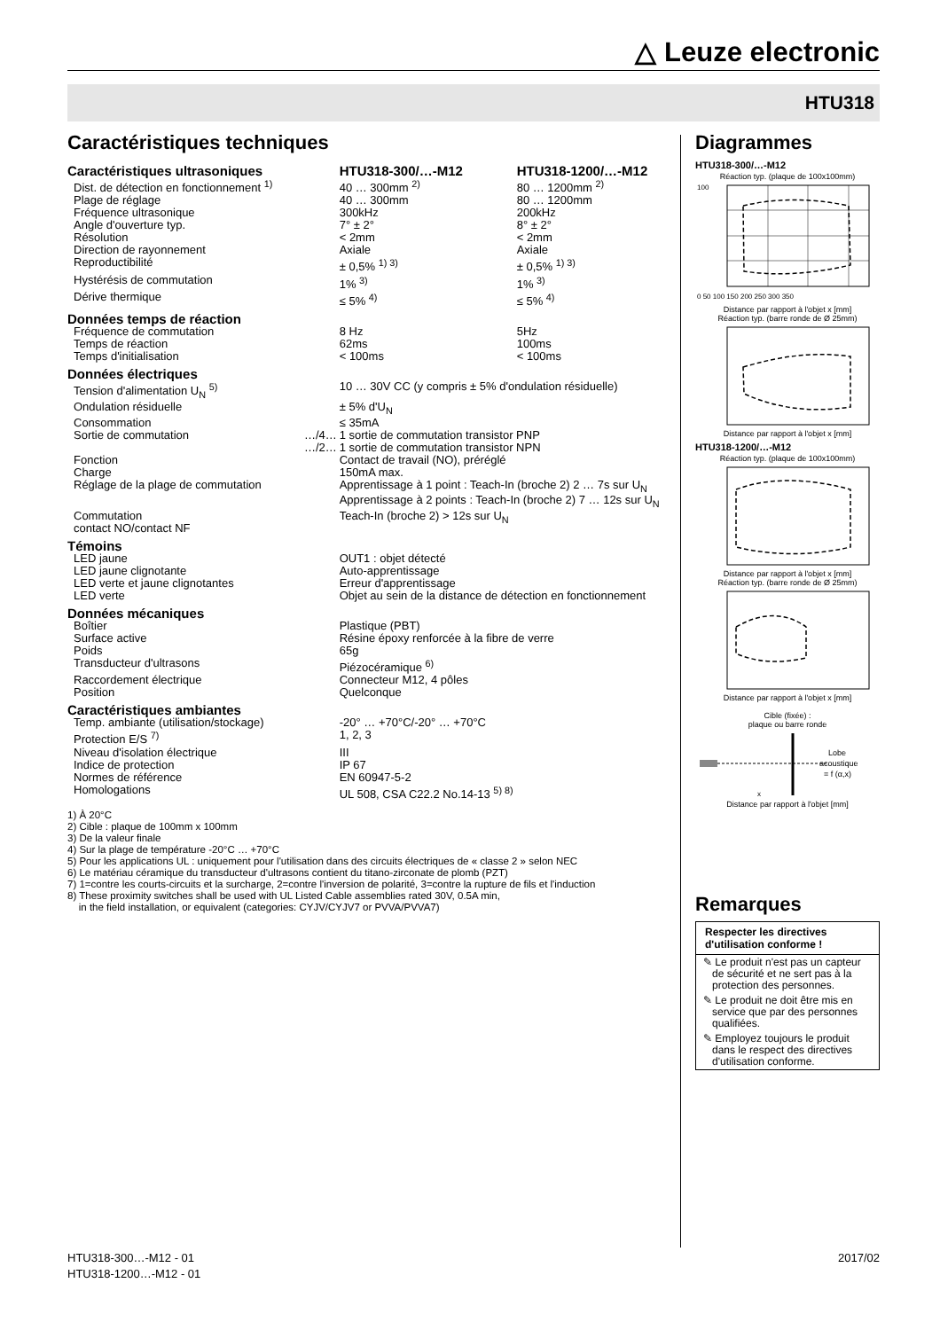△ Leuze electronic
HTU318
Caractéristiques techniques
| Caractéristiques ultrasoniques | | HTU318-300/…-M12 | HTU318-1200/…-M12 |
| Dist. de détection en fonctionnement <sup>1)</sup> | | 40 … 300mm <sup>2)</sup> | 80 … 1200mm <sup>2)</sup> |
| Plage de réglage | | 40 … 300mm | 80 … 1200mm |
| Fréquence ultrasonique | | 300kHz | 200kHz |
| Angle d'ouverture typ. | | 7° ± 2° | 8° ± 2° |
| Résolution | | < 2mm | < 2mm |
| Direction de rayonnement | | Axiale | Axiale |
| Reproductibilité | | ± 0,5% <sup>1) 3)</sup> | ± 0,5% <sup>1) 3)</sup> |
| Hystérésis de commutation | | 1% <sup>3)</sup> | 1% <sup>3)</sup> |
| Dérive thermique | | ≤ 5% <sup>4)</sup> | ≤ 5% <sup>4)</sup> |
| Données temps de réaction | | | |
| Fréquence de commutation | | 8 Hz | 5Hz |
| Temps de réaction | | 62ms | 100ms |
| Temps d'initialisation | | < 100ms | < 100ms |
| Données électriques | | | |
| Tension d'alimentation U<sub>N</sub> <sup>5)</sup> | | 10 … 30V CC (y compris ± 5% d'ondulation résiduelle) | |
| Ondulation résiduelle | | ± 5% d'U<sub>N</sub> | |
| Consommation | | ≤ 35mA | |
| Sortie de commutation | …/4… | 1 sortie de commutation transistor PNP | |
| | …/2… | 1 sortie de commutation transistor NPN | |
| Fonction | | Contact de travail (NO), préréglé | |
| Charge | | 150mA max. | |
| Réglage de la plage de commutation | | Apprentissage à 1 point : Teach-In (broche 2) 2 … 7s sur U<sub>N</sub> Apprentissage à 2 points : Teach-In (broche 2) 7 … 12s sur U<sub>N</sub> | |
| Commutation contact NO/contact NF | | Teach-In (broche 2) > 12s sur U<sub>N</sub> | |
| Témoins | | | |
| LED jaune | | OUT1 : objet détecté | |
| LED jaune clignotante | | Auto-apprentissage | |
| LED verte et jaune clignotantes | | Erreur d'apprentissage | |
| LED verte | | Objet au sein de la distance de détection en fonctionnement | |
| Données mécaniques | | | |
| Boîtier | | Plastique (PBT) | |
| Surface active | | Résine époxy renforcée à la fibre de verre | |
| Poids | | 65g | |
| Transducteur d'ultrasons | | Piézocéramique <sup>6)</sup> | |
| Raccordement électrique | | Connecteur M12, 4 pôles | |
| Position | | Quelconque | |
| Caractéristiques ambiantes | | | |
| Temp. ambiante (utilisation/stockage) | | -20° … +70°C/-20° … +70°C | |
| Protection E/S <sup>7)</sup> | | 1, 2, 3 | |
| Niveau d'isolation électrique | | III | |
| Indice de protection | | IP 67 | |
| Normes de référence | | EN 60947-5-2 | |
| Homologations | | UL 508, CSA C22.2 No.14-13 <sup>5) 8)</sup> | |
1) À 20°C
2) Cible : plaque de 100mm x 100mm
3) De la valeur finale
4) Sur la plage de température -20°C … +70°C
5) Pour les applications UL : uniquement pour l'utilisation dans des circuits électriques de « classe 2 » selon NEC
6) Le matériau céramique du transducteur d'ultrasons contient du titano-zirconate de plomb (PZT)
7) 1=contre les courts-circuits et la surcharge, 2=contre l'inversion de polarité, 3=contre la rupture de fils et l'induction
8) These proximity switches shall be used with UL Listed Cable assemblies rated 30V, 0.5A min,
in the field installation, or equivalent (categories: CYJV/CYJV7 or PVVA/PVVA7)
Diagrammes
HTU318-300/…-M12
Réaction typ. (plaque de 100x100mm)
100
0 50 100 150 200 250 300 350
Distance par rapport à l'objet x [mm]
Réaction typ. (barre ronde de Ø 25mm)
Distance par rapport à l'objet x [mm]
HTU318-1200/…-M12
Réaction typ. (plaque de 100x100mm)
Distance par rapport à l'objet x [mm]
Réaction typ. (barre ronde de Ø 25mm)
Distance par rapport à l'objet x [mm]
Cible (fixée) :
plaque ou barre ronde
Lobe
acoustique
= f (α,x)
x
Distance par rapport à l'objet [mm]
Remarques
Respecter les directives d'utilisation conforme !
✎ Le produit n'est pas un capteur de sécurité et ne sert pas à la protection des personnes.
✎ Le produit ne doit être mis en service que par des personnes qualifiées.
✎ Employez toujours le produit dans le respect des directives d'utilisation conforme.
HTU318-300…-M12 - 01
HTU318-1200…-M12 - 01
2017/02